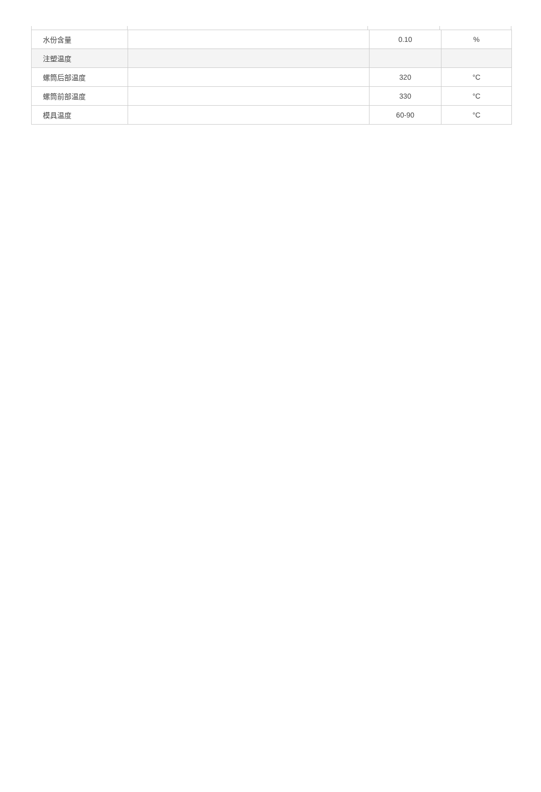| 水份含量 | | 0.10 | % |
| 注塑温度 | | | |
| 螺筒后部温度 | | 320 | °C |
| 螺筒前部温度 | | 330 | °C |
| 模具温度 | | 60-90 | °C |